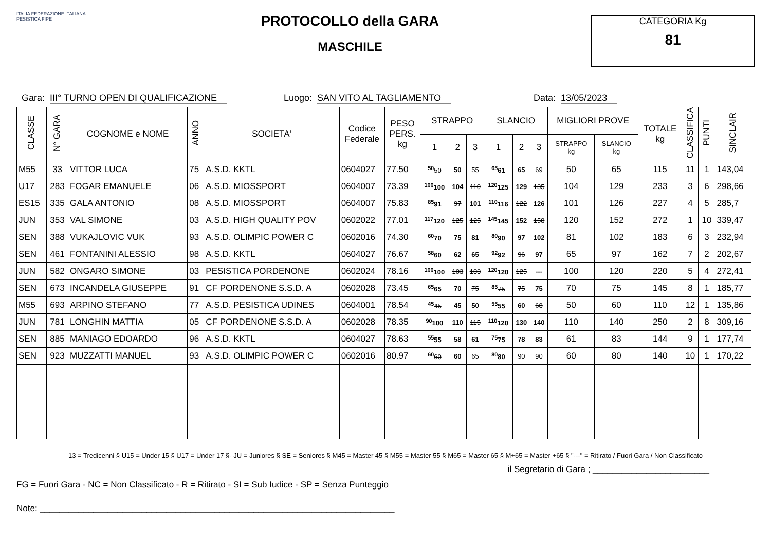ITALIA FEDERAZIONE ITALIANA PESISTICA FIPE
PROTOCOLLO della GARA
MASCHILE
CATEGORIA Kg
81
Gara: III° TURNO OPEN DI QUALIFICAZIONE Luogo: SAN VITO AL TAGLIAMENTO Data: 13/05/2023
| CLASSE | N° GARA | COGNOME e NOME | ANNO | SOCIETA' | Codice Federale | PESO PERS. kg | STRAPPO | | | SLANCIO | | | MIGLIORI PROVE | | TOTALE kg | CLASSIFICA | PUNTI | SINCLAIR |
| --- | --- | --- | --- | --- | --- | --- | --- | --- | --- | --- | --- | --- | --- | --- | --- | --- | --- | --- |
| | | | | | | | 1 | 2 | 3 | 1 | 2 | 3 | STRAPPO kg | SLANCIO kg | | | | |
| M55 | 33 | VITTOR LUCA | 75 | A.S.D. KKTL | 0604027 | 77.50 | <sup>50</sup> 50 | 50 | 55 | <sup>65</sup> 61 | 65 | 69 | 50 | 65 | 115 | 11 | 1 | 143,04 |
| U17 | 283 | FOGAR EMANUELE | 06 | A.S.D. MIOSSPORT | 0604007 | 73.39 | <sup>100</sup> 100 | 104 | 110 | <sup>120</sup> 125 | 129 | 135 | 104 | 129 | 233 | 3 | 6 | 298,66 |
| ES15 | 335 | GALA ANTONIO | 08 | A.S.D. MIOSSPORT | 0604007 | 75.83 | <sup>85</sup> 91 | 97 | 101 | <sup>110</sup> 116 | 122 | 126 | 101 | 126 | 227 | 4 | 5 | 285,7 |
| JUN | 353 | VAL SIMONE | 03 | A.S.D. HIGH QUALITY POV | 0602022 | 77.01 | <sup>117</sup> 120 | 125 | 125 | <sup>145</sup> 145 | 152 | 158 | 120 | 152 | 272 | 1 | 10 | 339,47 |
| SEN | 388 | VUKAJLOVIC VUK | 93 | A.S.D. OLIMPIC POWER C | 0602016 | 74.30 | <sup>60</sup> 70 | 75 | 81 | <sup>80</sup> 90 | 97 | 102 | 81 | 102 | 183 | 6 | 3 | 232,94 |
| SEN | 461 | FONTANINI ALESSIO | 98 | A.S.D. KKTL | 0604027 | 76.67 | <sup>58</sup> 60 | 62 | 65 | <sup>92</sup> 92 | 96 | 97 | 65 | 97 | 162 | 7 | 2 | 202,67 |
| JUN | 582 | ONGARO SIMONE | 03 | PESISTICA PORDENONE | 0602024 | 78.16 | <sup>100</sup> 100 | 103 | 103 | <sup>120</sup> 120 | 125 | --- | 100 | 120 | 220 | 5 | 4 | 272,41 |
| SEN | 673 | INCANDELA GIUSEPPE | 91 | CF PORDENONE S.S.D. A | 0602028 | 73.45 | <sup>65</sup> 65 | 70 | 75 | <sup>85</sup> 75 | 75 | 75 | 70 | 75 | 145 | 8 | 1 | 185,77 |
| M55 | 693 | ARPINO STEFANO | 77 | A.S.D. PESISTICA UDINES | 0604001 | 78.54 | <sup>45</sup> 45 | 45 | 50 | <sup>55</sup> 55 | 60 | 68 | 50 | 60 | 110 | 12 | 1 | 135,86 |
| JUN | 781 | LONGHIN MATTIA | 05 | CF PORDENONE S.S.D. A | 0602028 | 78.35 | <sup>90</sup> 100 | 110 | 115 | <sup>110</sup> 120 | 130 | 140 | 110 | 140 | 250 | 2 | 8 | 309,16 |
| SEN | 885 | MANIAGO EDOARDO | 96 | A.S.D. KKTL | 0604027 | 78.63 | <sup>55</sup> 55 | 58 | 61 | <sup>75</sup> 75 | 78 | 83 | 61 | 83 | 144 | 9 | 1 | 177,74 |
| SEN | 923 | MUZZATTI MANUEL | 93 | A.S.D. OLIMPIC POWER C | 0602016 | 80.97 | <sup>60</sup> 60 | 60 | 65 | <sup>80</sup> 80 | 90 | 90 | 60 | 80 | 140 | 10 | 1 | 170,22 |
13 = Tredicenni § U15 = Under 15 § U17 = Under 17 §- JU = Juniores § SE = Seniores § M45 = Master 45 § M55 = Master 55 § M65 = Master 65 § M+65 = Master +65 § "---" = Ritirato / Fuori Gara / Non Classificato
il Segretario di Gara ; ________________________
FG = Fuori Gara - NC = Non Classificato - R = Ritirato - SI = Sub Iudice - SP = Senza Punteggio
Note: _________________________________________________________________________